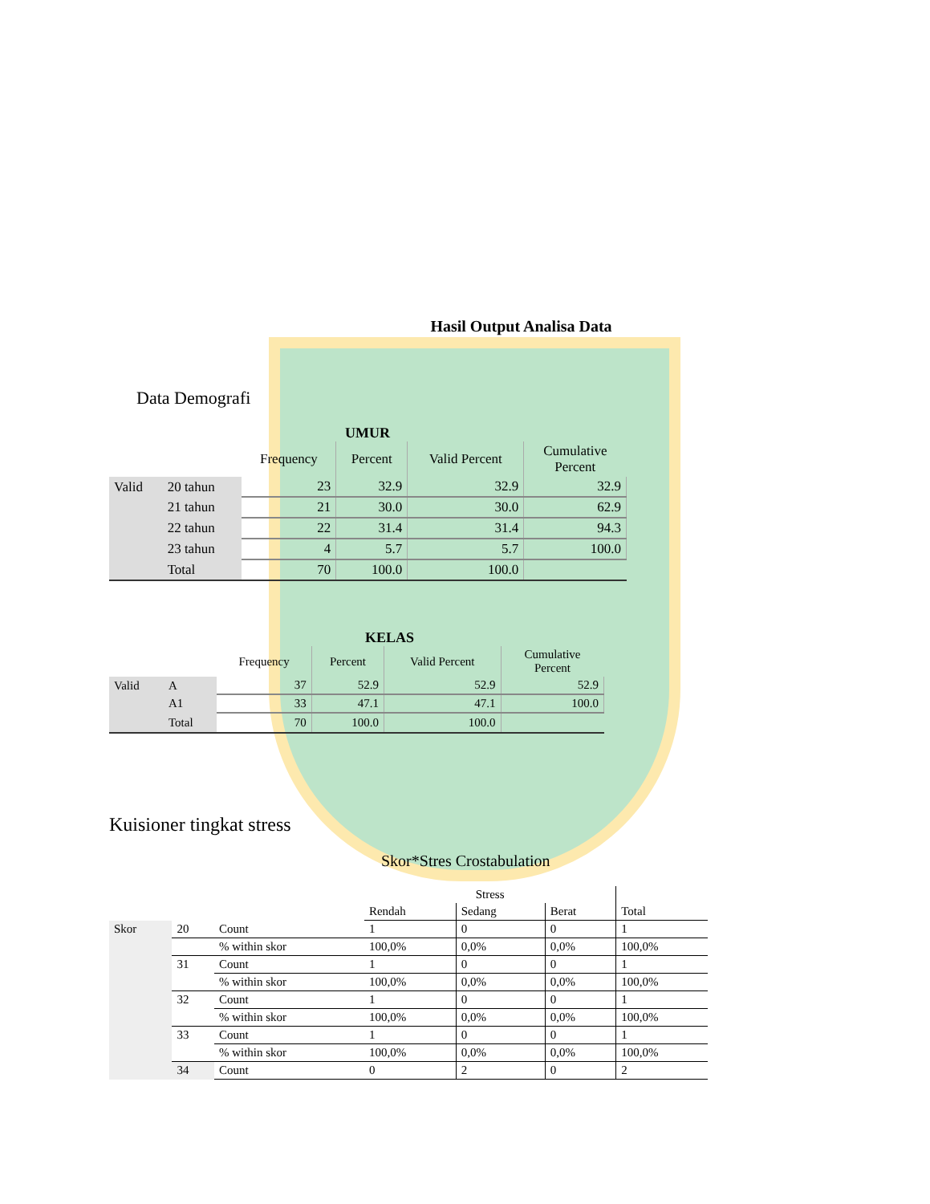Hasil Output Analisa Data
Data Demografi
UMUR
| | | Frequency | Percent | Valid Percent | Cumulative Percent |
| --- | --- | --- | --- | --- | --- |
| Valid | 20 tahun | 23 | 32.9 | 32.9 | 32.9 |
| | 21 tahun | 21 | 30.0 | 30.0 | 62.9 |
| | 22 tahun | 22 | 31.4 | 31.4 | 94.3 |
| | 23 tahun | 4 | 5.7 | 5.7 | 100.0 |
| | Total | 70 | 100.0 | 100.0 | |
KELAS
| | | Frequency | Percent | Valid Percent | Cumulative Percent |
| --- | --- | --- | --- | --- | --- |
| Valid | A | 37 | 52.9 | 52.9 | 52.9 |
| | A1 | 33 | 47.1 | 47.1 | 100.0 |
| | Total | 70 | 100.0 | 100.0 | |
Kuisioner tingkat stress
Skor*Stres Crostabulation
| | | | Stress | | | |
| --- | --- | --- | --- | --- | --- | --- |
| | | | Rendah | Sedang | Berat | Total |
| Skor | 20 | Count | 1 | 0 | 0 | 1 |
| | | % within skor | 100,0% | 0,0% | 0,0% | 100,0% |
| | 31 | Count | 1 | 0 | 0 | 1 |
| | | % within skor | 100,0% | 0,0% | 0,0% | 100,0% |
| | 32 | Count | 1 | 0 | 0 | 1 |
| | | % within skor | 100,0% | 0,0% | 0,0% | 100,0% |
| | 33 | Count | 1 | 0 | 0 | 1 |
| | | % within skor | 100,0% | 0,0% | 0,0% | 100,0% |
| | 34 | Count | 0 | 2 | 0 | 2 |